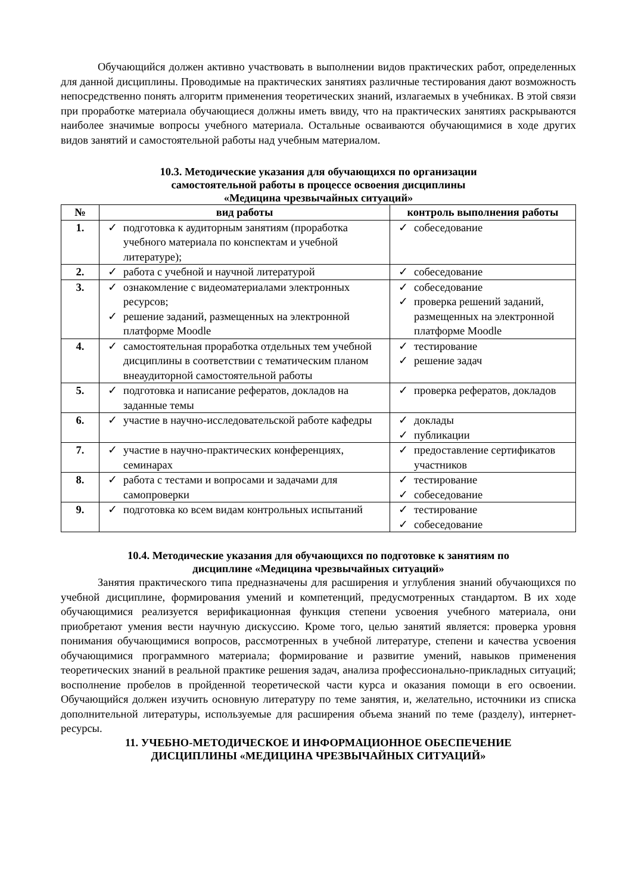Обучающийся должен активно участвовать в выполнении видов практических работ, определенных для данной дисциплины. Проводимые на практических занятиях различные тестирования дают возможность непосредственно понять алгоритм применения теоретических знаний, излагаемых в учебниках. В этой связи при проработке материала обучающиеся должны иметь ввиду, что на практических занятиях раскрываются наиболее значимые вопросы учебного материала. Остальные осваиваются обучающимися в ходе других видов занятий и самостоятельной работы над учебным материалом.
10.3. Методические указания для обучающихся по организации
самостоятельной работы в процессе освоения дисциплины
«Медицина чрезвычайных ситуаций»
| № | вид работы | контроль выполнения работы |
| --- | --- | --- |
| 1. | ✓ подготовка к аудиторным занятиям (проработка учебного материала по конспектам и учебной литературе); | ✓ собеседование |
| 2. | ✓ работа с учебной и научной литературой | ✓ собеседование |
| 3. | ✓ ознакомление с видеоматериалами электронных ресурсов; ✓ решение заданий, размещенных на электронной платформе Moodle | ✓ собеседование ✓ проверка решений заданий, размещенных на электронной платформе Moodle |
| 4. | ✓ самостоятельная проработка отдельных тем учебной дисциплины в соответствии с тематическим планом внеаудиторной самостоятельной работы | ✓ тестирование ✓ решение задач |
| 5. | ✓ подготовка и написание рефератов, докладов на заданные темы | ✓ проверка рефератов, докладов |
| 6. | ✓ участие в научно-исследовательской работе кафедры | ✓ доклады ✓ публикации |
| 7. | ✓ участие в научно-практических конференциях, семинарах | ✓ предоставление сертификатов участников |
| 8. | ✓ работа с тестами и вопросами и задачами для самопроверки | ✓ тестирование ✓ собеседование |
| 9. | ✓ подготовка ко всем видам контрольных испытаний | ✓ тестирование ✓ собеседование |
10.4. Методические указания для обучающихся по подготовке к занятиям по
дисциплине «Медицина чрезвычайных ситуаций»
Занятия практического типа предназначены для расширения и углубления знаний обучающихся по учебной дисциплине, формирования умений и компетенций, предусмотренных стандартом. В их ходе обучающимися реализуется верификационная функция степени усвоения учебного материала, они приобретают умения вести научную дискуссию. Кроме того, целью занятий является: проверка уровня понимания обучающимися вопросов, рассмотренных в учебной литературе, степени и качества усвоения обучающимися программного материала; формирование и развитие умений, навыков применения теоретических знаний в реальной практике решения задач, анализа профессионально-прикладных ситуаций; восполнение пробелов в пройденной теоретической части курса и оказания помощи в его освоении. Обучающийся должен изучить основную литературу по теме занятия, и, желательно, источники из списка дополнительной литературы, используемые для расширения объема знаний по теме (разделу), интернет-ресурсы.
11. УЧЕБНО-МЕТОДИЧЕСКОЕ И ИНФОРМАЦИОННОЕ ОБЕСПЕЧЕНИЕ
ДИСЦИПЛИНЫ «МЕДИЦИНА ЧРЕЗВЫЧАЙНЫХ СИТУАЦИЙ»